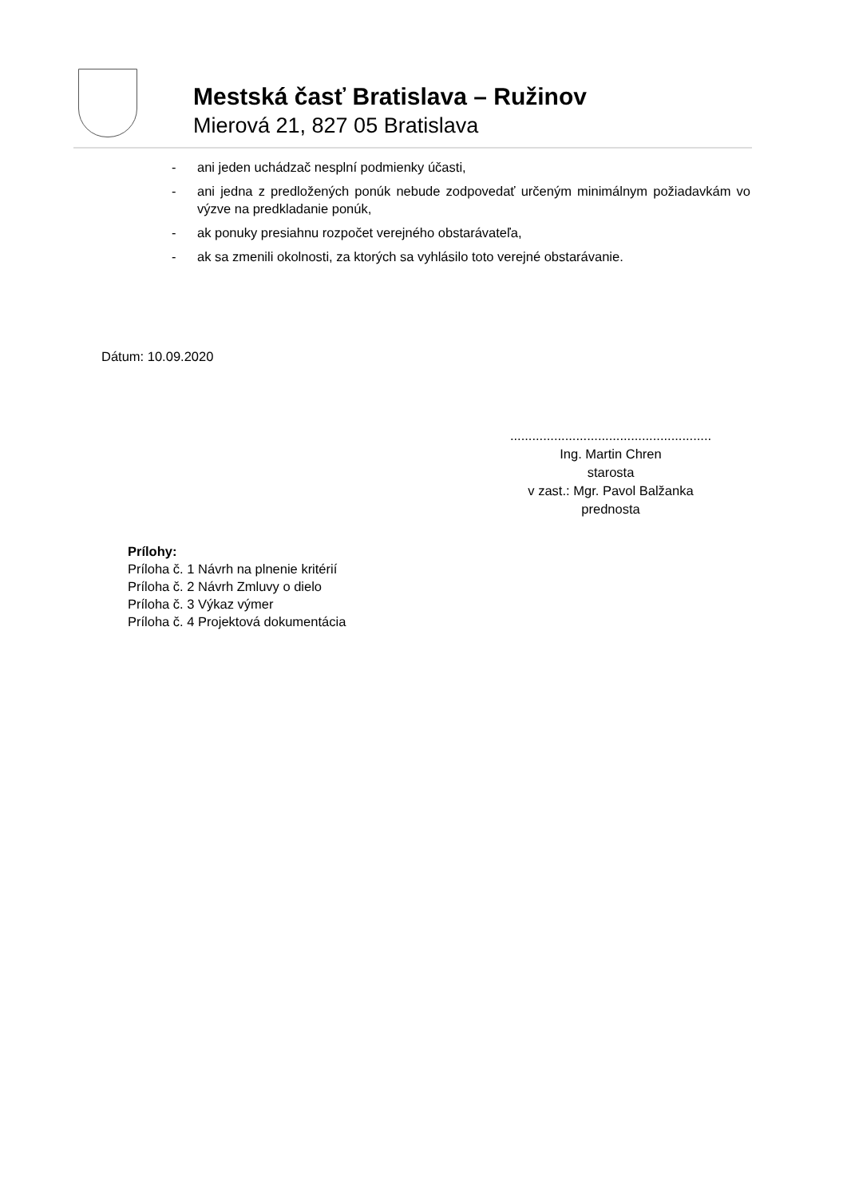Mestská časť Bratislava – Ružinov
Mierová 21, 827 05 Bratislava
- ani jeden uchádzač nesplní podmienky účasti,
- ani jedna z predložených ponúk nebude zodpovedať určeným minimálnym požiadavkám vo výzve na predkladanie ponúk,
- ak ponuky presiahnu rozpočet verejného obstarávateľa,
- ak sa zmenili okolnosti, za ktorých sa vyhlásilo toto verejné obstarávanie.
Dátum: 10.09.2020
.......................................................
Ing. Martin Chren
starosta
v zast.: Mgr. Pavol Balžanka
prednosta
Prílohy:
Príloha č. 1 Návrh na plnenie kritérií
Príloha č. 2 Návrh Zmluvy o dielo
Príloha č. 3 Výkaz výmer
Príloha č. 4 Projektová dokumentácia